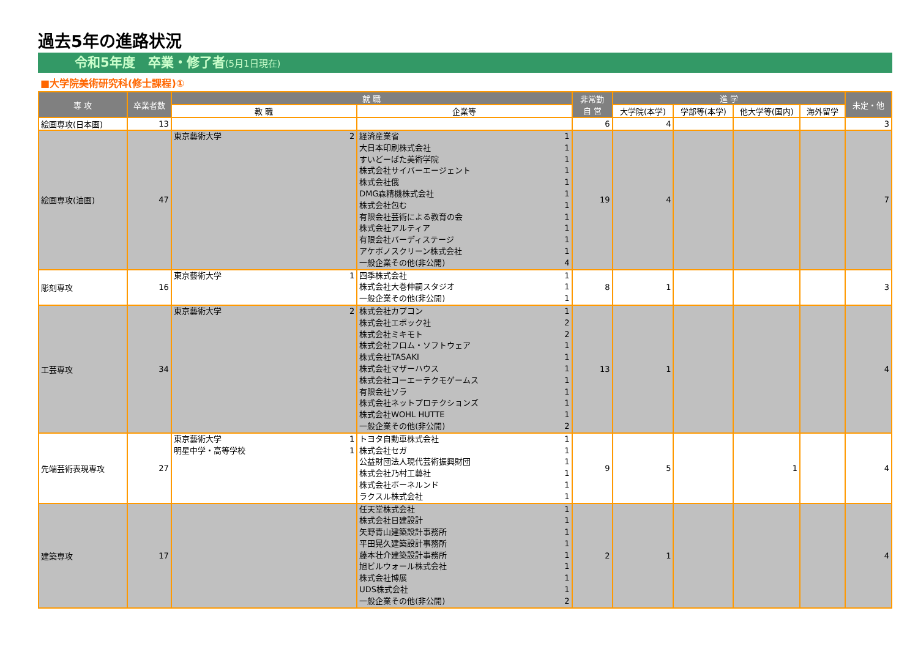過去5年の進路状況
令和5年度　卒業・修了者(5月1日現在)
■大学院美術研究科(修士課程)①
| 専 攻 | 卒業者数 | 就 職 | | 非常勤 自 営 | 進 学 | | | | 未定・他 |
| --- | --- | --- | --- | --- | --- | --- | --- | --- | --- |
| | | 教 職 | 企業等 | | 大学院(本学) | 学部等(本学) | 他大学等(国内) | 海外留学 | |
| 絵画専攻(日本画) | 13 | | | 6 | 4 | | | | 3 |
| 絵画専攻(油画) | 47 | 東京藝術大学 2 | 経済産業省 1 大日本印刷株式会社 1 すいどーばた美術学院 1 株式会社サイバーエージェント 1 株式会社俄 1 DMG森精機株式会社 1 株式会社包む 1 有限会社芸術による教育の会 1 株式会社アルティア 1 有限会社バーディステージ 1 アケボノスクリーン株式会社 1 一般企業その他(非公開) 4 | 19 | 4 | | | | 7 |
| 彫刻専攻 | 16 | 東京藝術大学 1 | 四季株式会社 1 株式会社大巻伸嗣スタジオ 1 一般企業その他(非公開) 1 | 8 | 1 | | | | 3 |
| 工芸専攻 | 34 | 東京藝術大学 2 | 株式会社カプコン 1 株式会社エポック社 2 株式会社ミキモト 2 株式会社フロム・ソフトウェア 1 株式会社TASAKI 1 株式会社マザーハウス 1 株式会社コーエーテクモゲームス 1 有限会社ソラ 1 株式会社ネットプロテクションズ 1 株式会社WOHL HUTTE 1 一般企業その他(非公開) 2 | 13 | 1 | | | | 4 |
| 先端芸術表現専攻 | 27 | 東京藝術大学 1 明星中学・高等学校 1 | トヨタ自動車株式会社 1 株式会社セガ 1 公益財団法人現代芸術振興財団 1 株式会社乃村工藝社 1 株式会社ボーネルンド 1 ラクスル株式会社 1 | 9 | 5 | | 1 | | 4 |
| 建築専攻 | 17 | | 任天堂株式会社 1 株式会社日建設計 1 矢野青山建築設計事務所 1 平田晃久建築設計事務所 1 藤本壮介建築設計事務所 1 旭ビルウォール株式会社 1 株式会社博展 1 UDS株式会社 1 一般企業その他(非公開) 2 | 2 | 1 | | | | 4 |